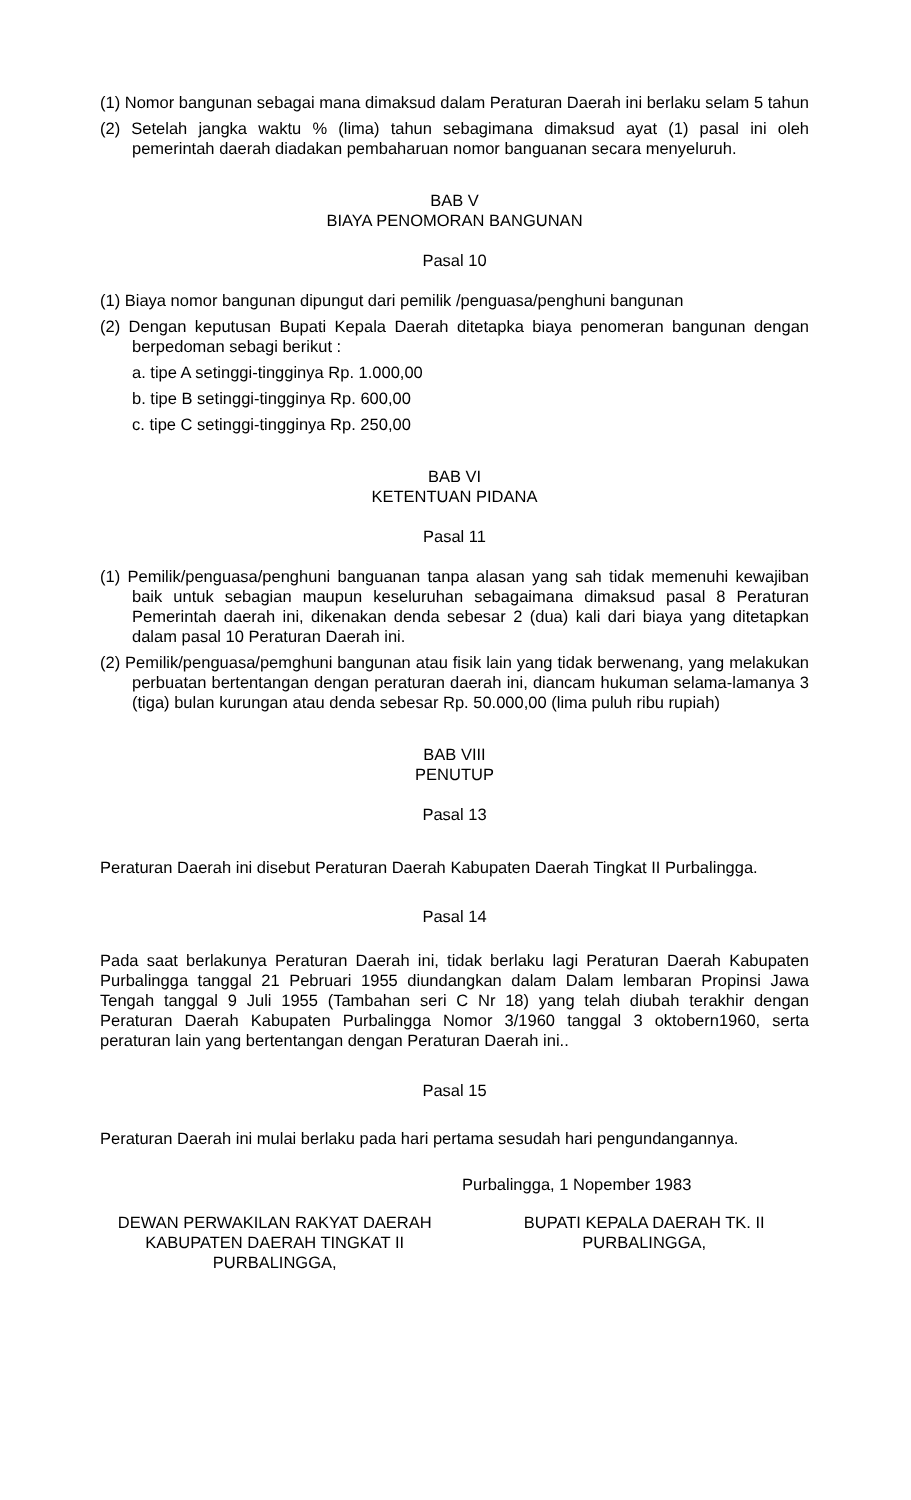(1) Nomor bangunan sebagai mana dimaksud dalam Peraturan Daerah ini berlaku selam 5 tahun
(2) Setelah jangka waktu % (lima) tahun sebagimana dimaksud ayat (1) pasal ini oleh pemerintah daerah diadakan pembaharuan nomor banguanan secara menyeluruh.
BAB V
BIAYA PENOMORAN BANGUNAN
Pasal 10
(1) Biaya nomor bangunan dipungut dari pemilik /penguasa/penghuni bangunan
(2) Dengan keputusan Bupati Kepala Daerah ditetapka biaya penomeran bangunan dengan berpedoman sebagi berikut :
a. tipe A setinggi-tingginya Rp. 1.000,00
b. tipe B setinggi-tingginya Rp. 600,00
c. tipe C setinggi-tingginya Rp. 250,00
BAB VI
KETENTUAN PIDANA
Pasal 11
(1) Pemilik/penguasa/penghuni banguanan tanpa alasan yang sah tidak memenuhi kewajiban baik untuk sebagian maupun keseluruhan sebagaimana dimaksud pasal 8 Peraturan Pemerintah daerah ini, dikenakan denda sebesar 2 (dua) kali dari biaya yang ditetapkan dalam pasal 10 Peraturan Daerah ini.
(2) Pemilik/penguasa/pemghuni bangunan atau fisik lain yang tidak berwenang, yang melakukan perbuatan bertentangan dengan peraturan daerah ini, diancam hukuman selama-lamanya 3 (tiga) bulan kurungan atau denda sebesar Rp. 50.000,00 (lima puluh ribu rupiah)
BAB VIII
PENUTUP
Pasal 13
Peraturan Daerah ini disebut Peraturan Daerah Kabupaten Daerah Tingkat II Purbalingga.
Pasal 14
Pada saat berlakunya Peraturan Daerah ini, tidak berlaku lagi Peraturan Daerah Kabupaten Purbalingga tanggal 21 Pebruari 1955 diundangkan dalam Dalam lembaran Propinsi Jawa Tengah tanggal 9 Juli 1955 (Tambahan seri C Nr 18) yang telah diubah terakhir dengan Peraturan Daerah Kabupaten Purbalingga Nomor 3/1960 tanggal 3 oktobern1960, serta peraturan lain yang bertentangan dengan Peraturan Daerah ini..
Pasal 15
Peraturan Daerah ini mulai berlaku pada hari pertama sesudah hari pengundangannya.
Purbalingga, 1 Nopember 1983
DEWAN PERWAKILAN RAKYAT DAERAH
KABUPATEN DAERAH TINGKAT II
PURBALINGGA,
BUPATI KEPALA DAERAH TK. II
PURBALINGGA,